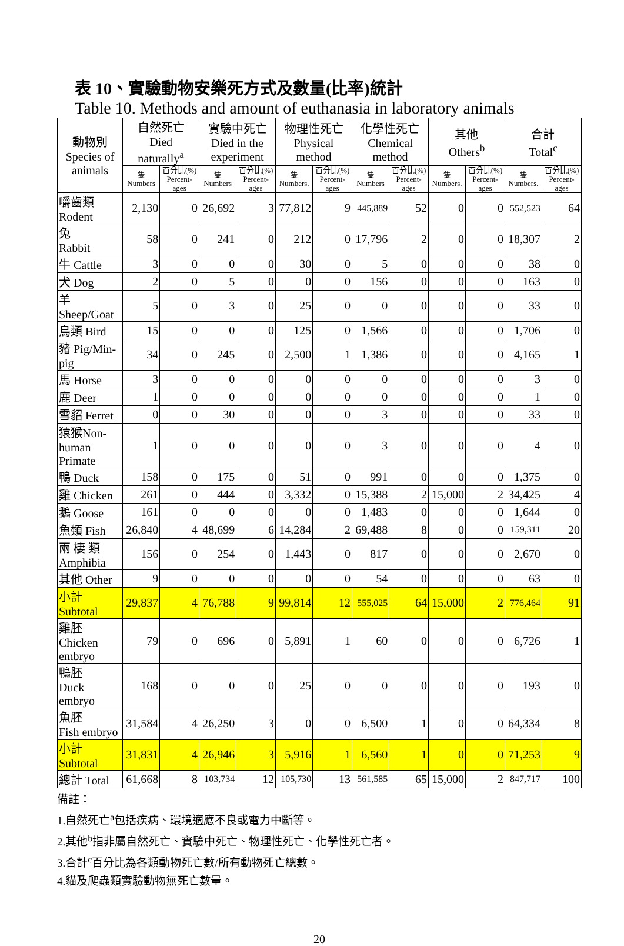表 10、實驗動物安樂死方式及數量(比率)統計
Table 10. Methods and amount of euthanasia in laboratory animals
| 動物別 Species of animals | 自然死亡 Died naturally<sup>a</sup> | | 實驗中死亡 Died in the experiment | | 物理性死亡 Physical method | | 化學性死亡 Chemical method | | 其他 Others<sup>b</sup> | | 合計 Total<sup>c</sup> | |
| --- | --- | --- | --- | --- | --- | --- | --- | --- | --- | --- | --- | --- |
| | 隻 Numbers | 百分比(%) Percent- ages | 隻 Numbers | 百分比(%) Percent- ages | 隻 Numbers. | 百分比(%) Percent- ages | 隻 Numbers | 百分比(%) Percent- ages | 隻 Numbers. | 百分比(%) Percent- ages | 隻 Numbers. | 百分比(%) Percent- ages |
| 嚼齒類 Rodent | 2,130 | 0 | 26,692 | 3 | 77,812 | 9 | 445,889 | 52 | 0 | 0 | 552,523 | 64 |
| 兔 Rabbit | 58 | 0 | 241 | 0 | 212 | 0 | 17,796 | 2 | 0 | 0 | 18,307 | 2 |
| 牛 Cattle | 3 | 0 | 0 | 0 | 30 | 0 | 5 | 0 | 0 | 0 | 38 | 0 |
| 犬 Dog | 2 | 0 | 5 | 0 | 0 | 0 | 156 | 0 | 0 | 0 | 163 | 0 |
| 羊 Sheep/Goat | 5 | 0 | 3 | 0 | 25 | 0 | 0 | 0 | 0 | 0 | 33 | 0 |
| 鳥類 Bird | 15 | 0 | 0 | 0 | 125 | 0 | 1,566 | 0 | 0 | 0 | 1,706 | 0 |
| 豬 Pig/Min- pig | 34 | 0 | 245 | 0 | 2,500 | 1 | 1,386 | 0 | 0 | 0 | 4,165 | 1 |
| 馬 Horse | 3 | 0 | 0 | 0 | 0 | 0 | 0 | 0 | 0 | 0 | 3 | 0 |
| 鹿 Deer | 1 | 0 | 0 | 0 | 0 | 0 | 0 | 0 | 0 | 0 | 1 | 0 |
| 雪貂 Ferret | 0 | 0 | 30 | 0 | 0 | 0 | 3 | 0 | 0 | 0 | 33 | 0 |
| 猿猴Non- human Primate | 1 | 0 | 0 | 0 | 0 | 0 | 3 | 0 | 0 | 0 | 4 | 0 |
| 鴨 Duck | 158 | 0 | 175 | 0 | 51 | 0 | 991 | 0 | 0 | 0 | 1,375 | 0 |
| 雞 Chicken | 261 | 0 | 444 | 0 | 3,332 | 0 | 15,388 | 2 | 15,000 | 2 | 34,425 | 4 |
| 鵝 Goose | 161 | 0 | 0 | 0 | 0 | 0 | 1,483 | 0 | 0 | 0 | 1,644 | 0 |
| 魚類 Fish | 26,840 | 4 | 48,699 | 6 | 14,284 | 2 | 69,488 | 8 | 0 | 0 | 159,311 | 20 |
| 兩 棲 類 Amphibia | 156 | 0 | 254 | 0 | 1,443 | 0 | 817 | 0 | 0 | 0 | 2,670 | 0 |
| 其他 Other | 9 | 0 | 0 | 0 | 0 | 0 | 54 | 0 | 0 | 0 | 63 | 0 |
| 小計 Subtotal | 29,837 | 4 | 76,788 | 9 | 99,814 | 12 | 555,025 | 64 | 15,000 | 2 | 776,464 | 91 |
| 雞胚 Chicken embryo | 79 | 0 | 696 | 0 | 5,891 | 1 | 60 | 0 | 0 | 0 | 6,726 | 1 |
| 鴨胚 Duck embryo | 168 | 0 | 0 | 0 | 25 | 0 | 0 | 0 | 0 | 0 | 193 | 0 |
| 魚胚 Fish embryo | 31,584 | 4 | 26,250 | 3 | 0 | 0 | 6,500 | 1 | 0 | 0 | 64,334 | 8 |
| 小計 Subtotal | 31,831 | 4 | 26,946 | 3 | 5,916 | 1 | 6,560 | 1 | 0 | 0 | 71,253 | 9 |
| 總計 Total | 61,668 | 8 | 103,734 | 12 | 105,730 | 13 | 561,585 | 65 | 15,000 | 2 | 847,717 | 100 |
備註：
1.自然死亡<sup>a</sup>包括疾病、環境適應不良或電力中斷等。
2.其他<sup>b</sup>指非屬自然死亡、實驗中死亡、物理性死亡、化學性死亡者。
3.合計<sup>c</sup>百分比為各類動物死亡數/所有動物死亡總數。
4.貓及爬蟲類實驗動物無死亡數量。
20